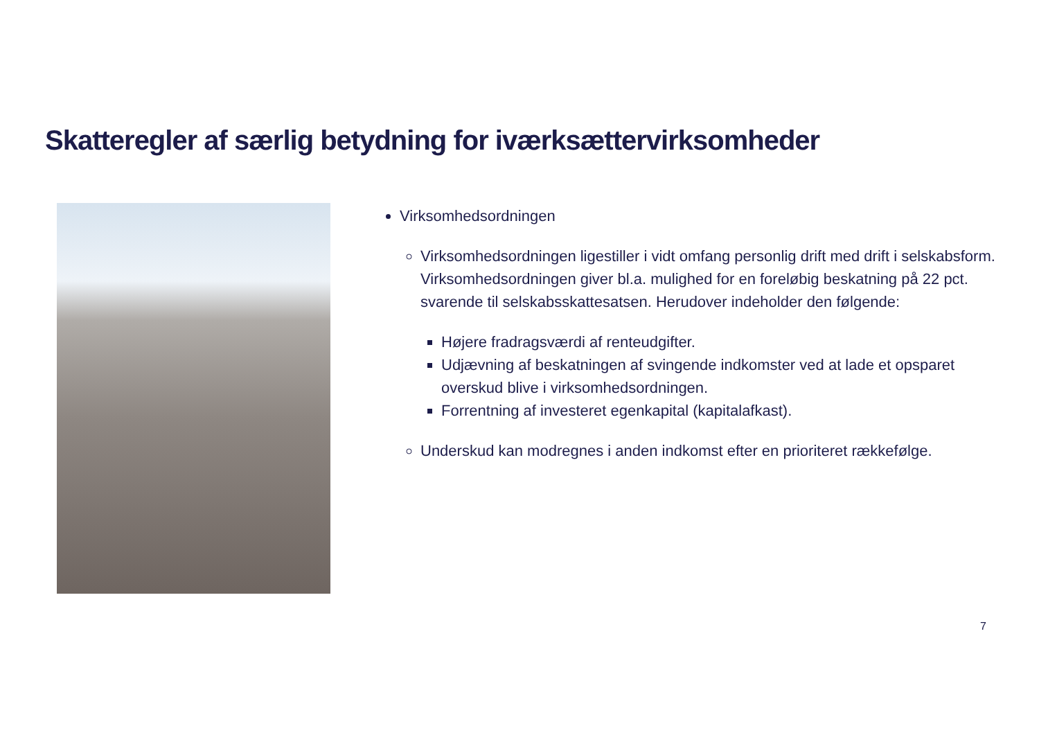Skatteregler af særlig betydning for iværksættervirksomheder
Virksomhedsordningen
Virksomhedsordningen ligestiller i vidt omfang personlig drift med drift i selskabsform. Virksomhedsordningen giver bl.a. mulighed for en foreløbig beskatning på 22 pct. svarende til selskabsskattesatsen. Herudover indeholder den følgende:
Højere fradragsværdi af renteudgifter.
Udjævning af beskatningen af svingende indkomster ved at lade et opsparet overskud blive i virksomhedsordningen.
Forrentning af investeret egenkapital (kapitalafkast).
Underskud kan modregnes i anden indkomst efter en prioriteret rækkefølge.
7